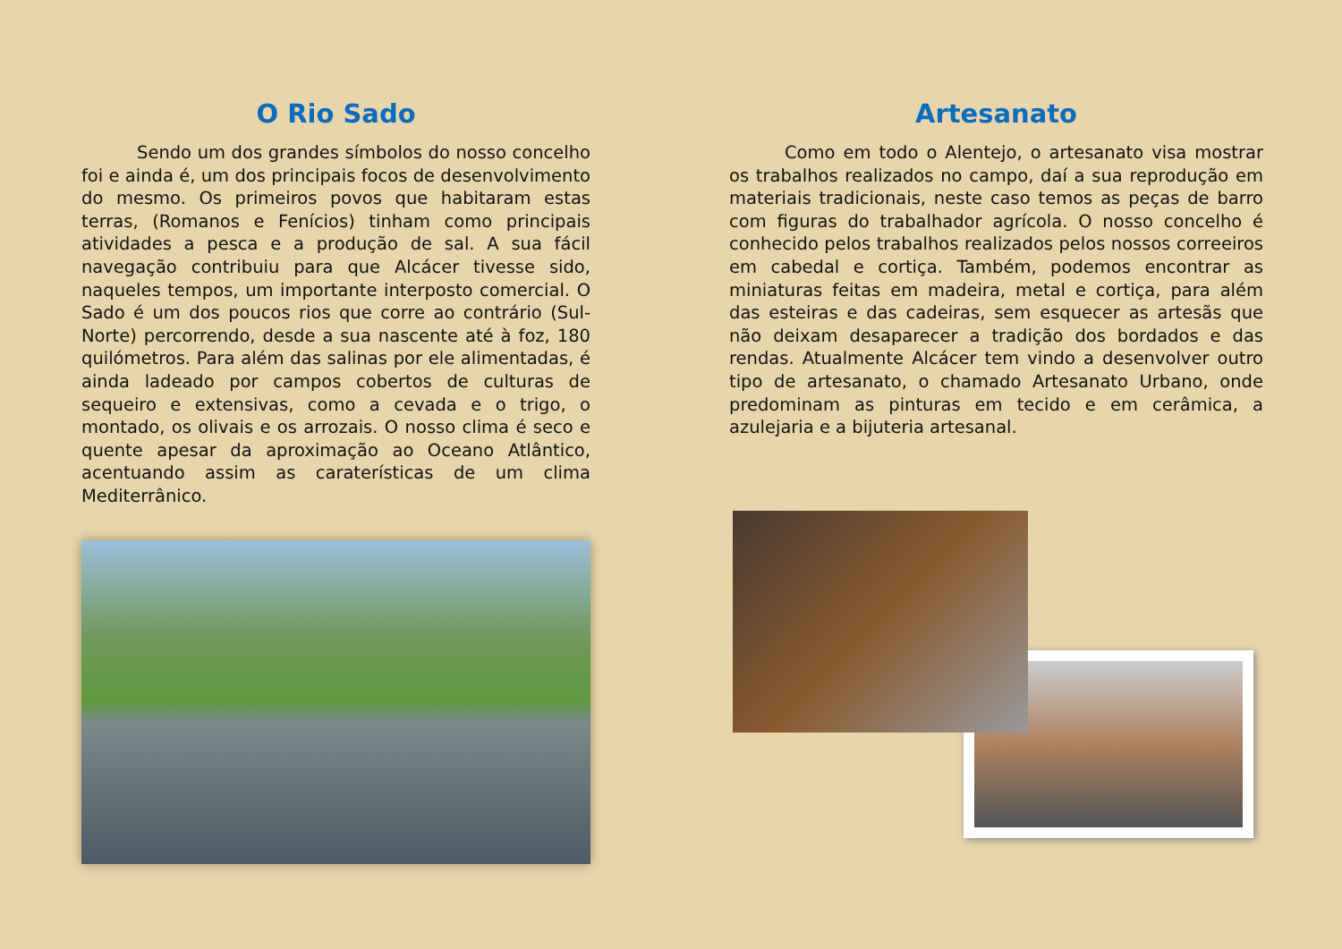O Rio Sado
Sendo um dos grandes símbolos do nosso concelho foi e ainda é, um dos principais focos de desenvolvimento do mesmo. Os primeiros povos que habitaram estas terras, (Romanos e Fenícios) tinham como principais atividades a pesca e a produção de sal. A sua fácil navegação contribuiu para que Alcácer tivesse sido, naqueles tempos, um importante interposto comercial. O Sado é um dos poucos rios que corre ao contrário (Sul-Norte) percorrendo, desde a sua nascente até à foz, 180 quilómetros. Para além das salinas por ele alimentadas, é ainda ladeado por campos cobertos de culturas de sequeiro e extensivas, como a cevada e o trigo, o montado, os olivais e os arrozais. O nosso clima é seco e quente apesar da aproximação ao Oceano Atlântico, acentuando assim as caraterísticas de um clima Mediterrânico.
Artesanato
Como em todo o Alentejo, o artesanato visa mostrar os trabalhos realizados no campo, daí a sua reprodução em materiais tradicionais, neste caso temos as peças de barro com figuras do trabalhador agrícola. O nosso concelho é conhecido pelos trabalhos realizados pelos nossos correeiros em cabedal e cortiça. Também, podemos encontrar as miniaturas feitas em madeira, metal e cortiça, para além das esteiras e das cadeiras, sem esquecer as artesãs que não deixam desaparecer a tradição dos bordados e das rendas. Atualmente Alcácer tem vindo a desenvolver outro tipo de artesanato, o chamado Artesanato Urbano, onde predominam as pinturas em tecido e em cerâmica, a azulejaria e a bijuteria artesanal.